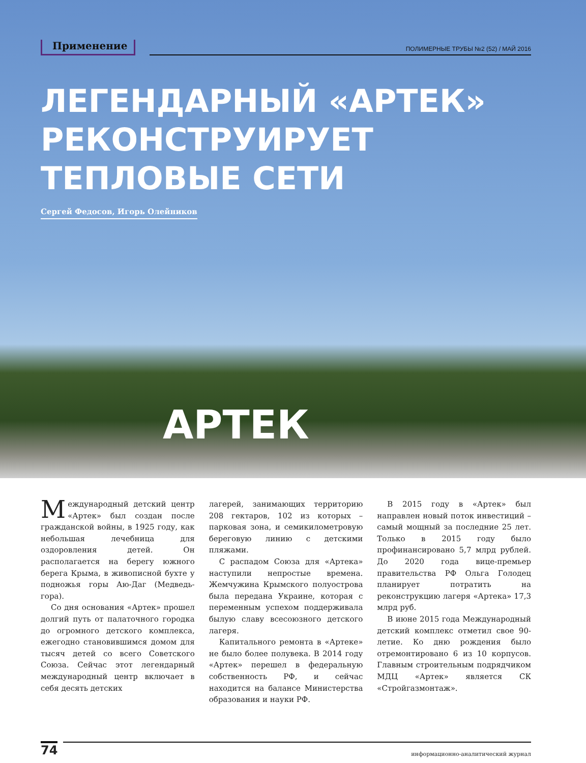Применение
ПОЛИМЕРНЫЕ ТРУБЫ №2 (52) / МАЙ 2016
ЛЕГЕНДАРНЫЙ «АРТЕК»
РЕКОНСТРУИРУЕТ
ТЕПЛОВЫЕ СЕТИ
Сергей Федосов, Игорь Олейников
АРТЕК
Международный детский центр «Артек» был создан после гражданской войны, в 1925 году, как небольшая лечебница для оздоровления детей. Он располагается на берегу южного берега Крыма, в живописной бухте у подножья горы Аю-Даг (Медведь-гора).
Со дня основания «Артек» прошел долгий путь от палаточного городка до огромного детского комплекса, ежегодно становившимся домом для тысяч детей со всего Советского Союза. Сейчас этот легендарный международный центр включает в себя десять детских
лагерей, занимающих территорию 208 гектаров, 102 из которых – парковая зона, и семикилометровую береговую линию с детскими пляжами.
С распадом Союза для «Артека» наступили непростые времена. Жемчужина Крымского полуострова была передана Украине, которая с переменным успехом поддерживала былую славу всесоюзного детского лагеря.
Капитального ремонта в «Артеке» не было более полувека. В 2014 году «Артек» перешел в федеральную собственность РФ, и сейчас находится на балансе Министерства образования и науки РФ.
В 2015 году в «Артек» был направлен новый поток инвестиций – самый мощный за последние 25 лет. Только в 2015 году было профинансировано 5,7 млрд рублей. До 2020 года вице-премьер правительства РФ Ольга Голодец планирует потратить на реконструкцию лагеря «Артека» 17,3 млрд руб.
В июне 2015 года Международный детский комплекс отметил свое 90-летие. Ко дню рождения было отремонтировано 6 из 10 корпусов. Главным строительным подрядчиком МДЦ «Артек» является СК «Стройгазмонтаж».
74
информационно-аналитический журнал